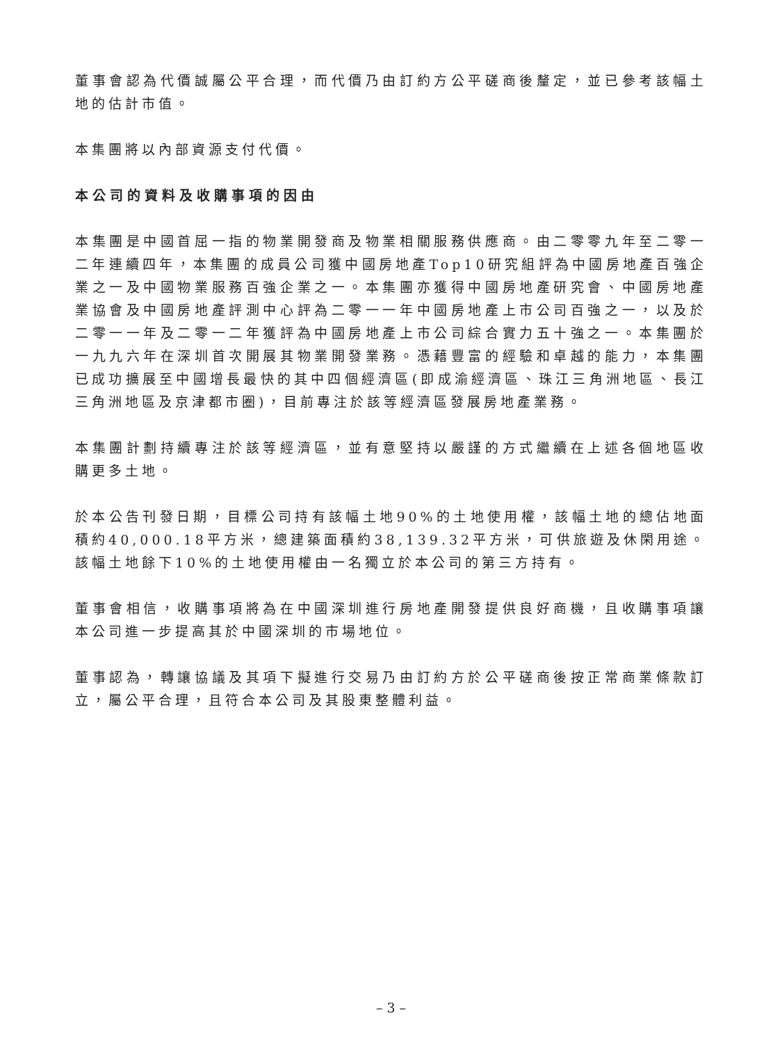董事會認為代價誠屬公平合理，而代價乃由訂約方公平磋商後釐定，並已參考該幅土地的估計市值。
本集團將以內部資源支付代價。
本公司的資料及收購事項的因由
本集團是中國首屈一指的物業開發商及物業相關服務供應商。由二零零九年至二零一二年連續四年，本集團的成員公司獲中國房地產Top10研究組評為中國房地產百強企業之一及中國物業服務百強企業之一。本集團亦獲得中國房地產研究會、中國房地產業協會及中國房地產評測中心評為二零一一年中國房地產上市公司百強之一，以及於二零一一年及二零一二年獲評為中國房地產上市公司綜合實力五十強之一。本集團於一九九六年在深圳首次開展其物業開發業務。憑藉豐富的經驗和卓越的能力，本集團已成功擴展至中國增長最快的其中四個經濟區(即成渝經濟區、珠江三角洲地區、長江三角洲地區及京津都市圈)，目前專注於該等經濟區發展房地產業務。
本集團計劃持續專注於該等經濟區，並有意堅持以嚴謹的方式繼續在上述各個地區收購更多土地。
於本公告刊發日期，目標公司持有該幅土地90%的土地使用權，該幅土地的總佔地面積約40,000.18平方米，總建築面積約38,139.32平方米，可供旅遊及休閑用途。該幅土地餘下10%的土地使用權由一名獨立於本公司的第三方持有。
董事會相信，收購事項將為在中國深圳進行房地產開發提供良好商機，且收購事項讓本公司進一步提高其於中國深圳的市場地位。
董事認為，轉讓協議及其項下擬進行交易乃由訂約方於公平磋商後按正常商業條款訂立，屬公平合理，且符合本公司及其股東整體利益。
– 3 –